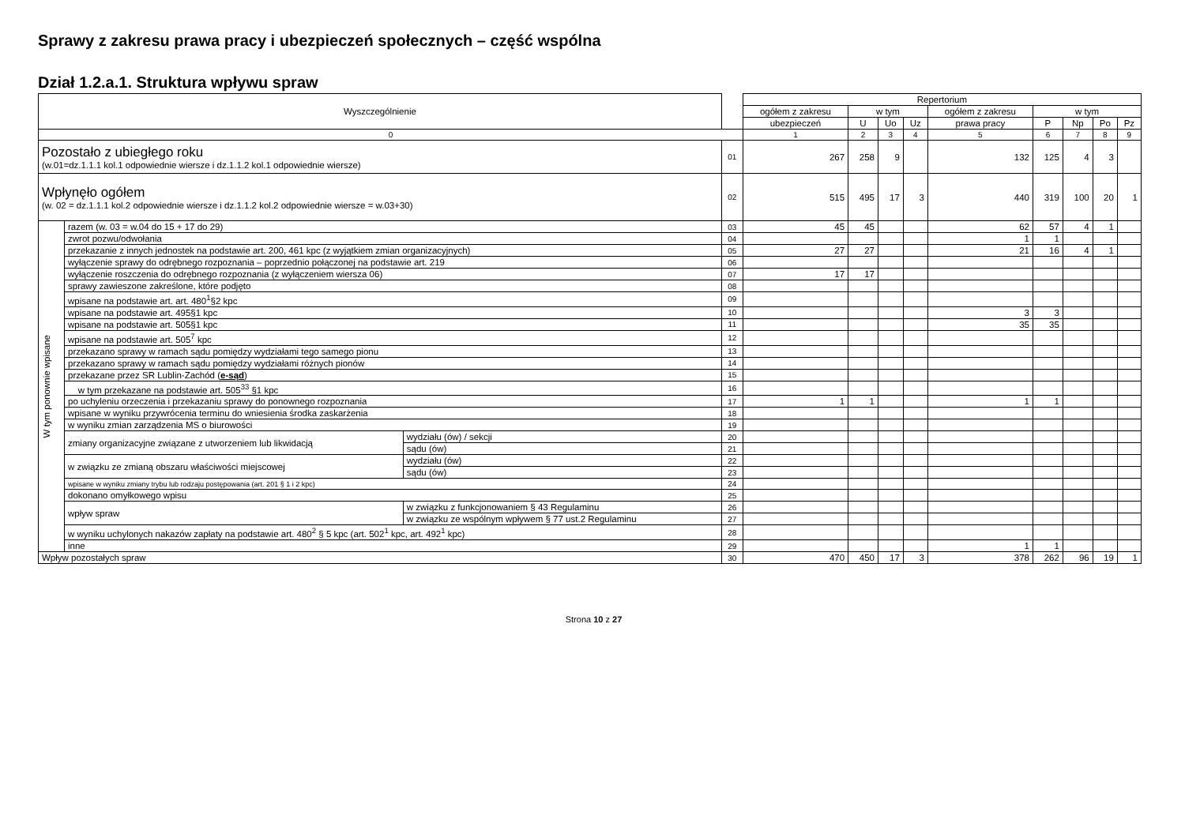Sprawy z zakresu prawa pracy i ubezpieczeń społecznych – część wspólna
Dział 1.2.a.1. Struktura wpływu spraw
| Wyszczególnienie | | | | | Repertorium | | | | | | | | |
| --- | --- | --- | --- | --- | --- | --- | --- | --- | --- | --- | --- | --- | --- |
| | | | | | ogółem z zakresu | w tym | | | ogółem z zakresu | w tym | | | |
| | | | | | ubezpieczeń | U | Uo | Uz | prawa pracy | P | Np | Po | Pz |
| 0 | | | | | 1 | 2 | 3 | 4 | 5 | 6 | 7 | 8 | 9 |
| Pozostało z ubiegłego roku (w.01=dz.1.1.1 kol.1 odpowiednie wiersze i dz.1.1.2 kol.1 odpowiednie wiersze) | | | | 01 | 267 | 258 | 9 | | 132 | 125 | 4 | 3 | |
| Wpłynęło ogółem (w. 02 = dz.1.1.1 kol.2 odpowiednie wiersze i dz.1.1.2 kol.2 odpowiednie wiersze = w.03+30) | | | | 02 | 515 | 495 | 17 | 3 | 440 | 319 | 100 | 20 | 1 |
| W tym ponownie wpisane | razem (w. 03 = w.04 do 15 + 17 do 29) | | | 03 | 45 | 45 | | | 62 | 57 | 4 | 1 | |
| | zwrot pozwu/odwołania | | | 04 | | | | | 1 | 1 | | | |
| | przekazanie z innych jednostek na podstawie art. 200, 461 kpc (z wyjątkiem zmian organizacyjnych) | | | 05 | 27 | 27 | | | 21 | 16 | 4 | 1 | |
| | wyłączenie sprawy do odrębnego rozpoznania – poprzednio połączonej na podstawie art. 219 | | | 06 | | | | | | | | | |
| | wyłączenie roszczenia do odrębnego rozpoznania (z wyłączeniem wiersza 06) | | | 07 | 17 | 17 | | | | | | | |
| | sprawy zawieszone zakreślone, które podjęto | | | 08 | | | | | | | | | |
| | wpisane na podstawie art. art. 480<sup>1</sup>§2 kpc | | | 09 | | | | | | | | | |
| | wpisane na podstawie art. 495§1 kpc | | | 10 | | | | | 3 | 3 | | | |
| | wpisane na podstawie art. 505§1 kpc | | | 11 | | | | | 35 | 35 | | | |
| | wpisane na podstawie art. 505<sup>7</sup> kpc | | | 12 | | | | | | | | | |
| | przekazano sprawy w ramach sądu pomiędzy wydziałami tego samego pionu | | | 13 | | | | | | | | | |
| | przekazano sprawy w ramach sądu pomiędzy wydziałami różnych pionów | | | 14 | | | | | | | | | |
| | przekazane przez SR Lublin-Zachód ( e-sąd ) | | | 15 | | | | | | | | | |
| | w tym przekazane na podstawie art. 505<sup>33</sup> §1 kpc | | | 16 | | | | | | | | | |
| | po uchyleniu orzeczenia i przekazaniu sprawy do ponownego rozpoznania | | | 17 | 1 | 1 | | | 1 | 1 | | | |
| | wpisane w wyniku przywrócenia terminu do wniesienia środka zaskarżenia | | | 18 | | | | | | | | | |
| | w wyniku zmian zarządzenia MS o biurowości | | | 19 | | | | | | | | | |
| | zmiany organizacyjne związane z utworzeniem lub likwidacją | | wydziału (ów) / sekcji | 20 | | | | | | | | | |
| | | | sądu (ów) | 21 | | | | | | | | | |
| | w związku ze zmianą obszaru właściwości miejscowej | | wydziału (ów) | 22 | | | | | | | | | |
| | | | sądu (ów) | 23 | | | | | | | | | |
| | wpisane w wyniku zmiany trybu lub rodzaju postępowania (art. 201 § 1 i 2 kpc) | | | 24 | | | | | | | | | |
| | dokonano omyłkowego wpisu | | | 25 | | | | | | | | | |
| | wpływ spraw | w związku z funkcjonowaniem § 43 Regulaminu | | 26 | | | | | | | | | |
| | | w związku ze wspólnym wpływem § 77 ust.2 Regulaminu | | 27 | | | | | | | | | |
| | w wyniku uchylonych nakazów zapłaty na podstawie art. 480<sup>2</sup> § 5 kpc (art. 502<sup>1</sup> kpc, art. 492<sup>1</sup> kpc) | | | 28 | | | | | | | | | |
| | inne | | | 29 | | | | | 1 | 1 | | | |
| Wpływ pozostałych spraw | | | | 30 | 470 | 450 | 17 | 3 | 378 | 262 | 96 | 19 | 1 |
Strona 10 z 27